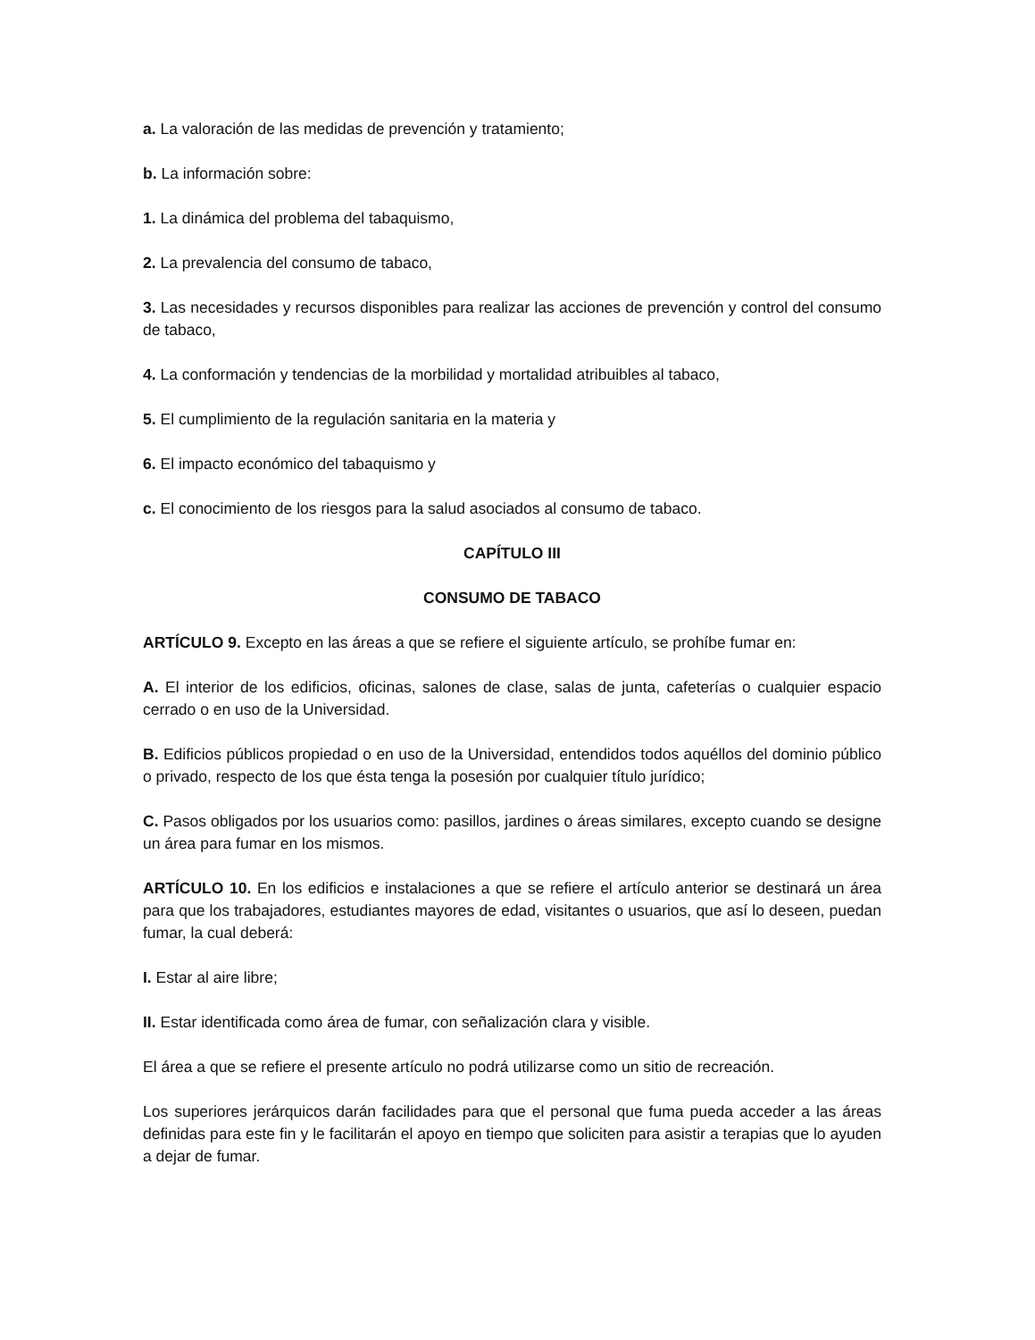a. La valoración de las medidas de prevención y tratamiento;
b. La información sobre:
1. La dinámica del problema del tabaquismo,
2. La prevalencia del consumo de tabaco,
3. Las necesidades y recursos disponibles para realizar las acciones de prevención y control del consumo de tabaco,
4. La conformación y tendencias de la morbilidad y mortalidad atribuibles al tabaco,
5. El cumplimiento de la regulación sanitaria en la materia y
6. El impacto económico del tabaquismo y
c. El conocimiento de los riesgos para la salud asociados al consumo de tabaco.
CAPÍTULO III
CONSUMO DE TABACO
ARTÍCULO 9. Excepto en las áreas a que se refiere el siguiente artículo, se prohíbe fumar en:
A. El interior de los edificios, oficinas, salones de clase, salas de junta, cafeterías o cualquier espacio cerrado o en uso de la Universidad.
B. Edificios públicos propiedad o en uso de la Universidad, entendidos todos aquéllos del dominio público o privado, respecto de los que ésta tenga la posesión por cualquier título jurídico;
C. Pasos obligados por los usuarios como: pasillos, jardines o áreas similares, excepto cuando se designe un área para fumar en los mismos.
ARTÍCULO 10. En los edificios e instalaciones a que se refiere el artículo anterior se destinará un área para que los trabajadores, estudiantes mayores de edad, visitantes o usuarios, que así lo deseen, puedan fumar, la cual deberá:
I. Estar al aire libre;
II. Estar identificada como área de fumar, con señalización clara y visible.
El área a que se refiere el presente artículo no podrá utilizarse como un sitio de recreación.
Los superiores jerárquicos darán facilidades para que el personal que fuma pueda acceder a las áreas definidas para este fin y le facilitarán el apoyo en tiempo que soliciten para asistir a terapias que lo ayuden a dejar de fumar.